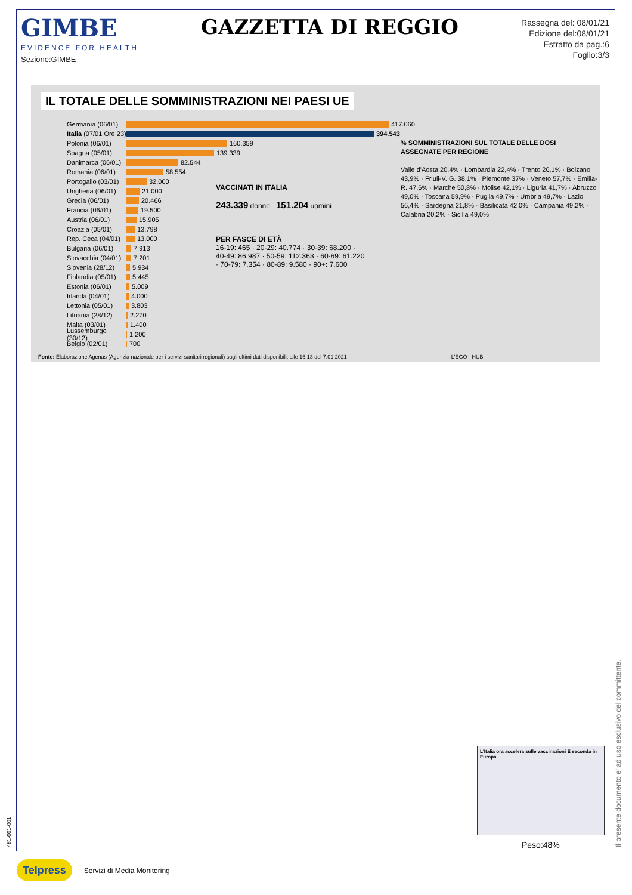GIMBE
EVIDENCE FOR HEALTH
Sezione:GIMBE
GAZZETTA DI REGGIO
Rassegna del: 08/01/21
Edizione del:08/01/21
Estratto da pag.:6
Foglio:3/3
IL TOTALE DELLE SOMMINISTRAZIONI NEI PAESI UE
Germania (06/01)
417.060
Italia (07/01 Ore 23)
394.543
Polonia (06/01)
160.359
Spagna (05/01)
139.339
Danimarca (06/01)
82.544
Romania (06/01)
58.554
Portogallo (03/01)
32.000
Ungheria (06/01)
21.000
Grecia (06/01)
20.466
Francia (06/01)
19.500
Austria (06/01)
15.905
Croazia (05/01)
13.798
Rep. Ceca (04/01)
13.000
Bulgaria (06/01)
7.913
Slovacchia (04/01)
7.201
Slovenia (28/12)
5.934
Finlandia (05/01)
5.445
Estonia (06/01)
5.009
Irlanda (04/01)
4.000
Lettonia (05/01)
3.803
Lituania (28/12)
2.270
Malta (03/01)
1.400
Lussemburgo (30/12)
1.200
Belgio (02/01)
700
VACCINATI IN ITALIA
243.339 donne 151.204 uomini
PER FASCE DI ETÀ
16-19: 465 · 20-29: 40.774 · 30-39: 68.200 · 40-49: 86.987 · 50-59: 112.363 · 60-69: 61.220 · 70-79: 7.354 · 80-89: 9.580 · 90+: 7.600
% SOMMINISTRAZIONI SUL TOTALE DELLE DOSI ASSEGNATE PER REGIONE
Valle d'Aosta 20,4% · Lombardia 22,4% · Trento 26,1% · Bolzano 43,9% · Friuli-V. G. 38,1% · Piemonte 37% · Veneto 57,7% · Emilia-R. 47,6% · Marche 50,8% · Molise 42,1% · Liguria 41,7% · Abruzzo 49,0% · Toscana 59,9% · Puglia 49,7% · Umbria 49,7% · Lazio 56,4% · Sardegna 21,8% · Basilicata 42,0% · Campania 49,2% · Calabria 20,2% · Sicilia 49,0%
Fonte: Elaborazione Agenas (Agenzia nazionale per i servizi sanitari regionali) sugli ultimi dati disponibili, alle 16.13 del 7.01.2021 L'EGO - HUB
L'Italia ora accelera sulle vaccinazioni È seconda in Europa
Peso:48%
Il presente documento e' ad uso esclusivo del committente.
481-001-001
Telpress Servizi di Media Monitoring